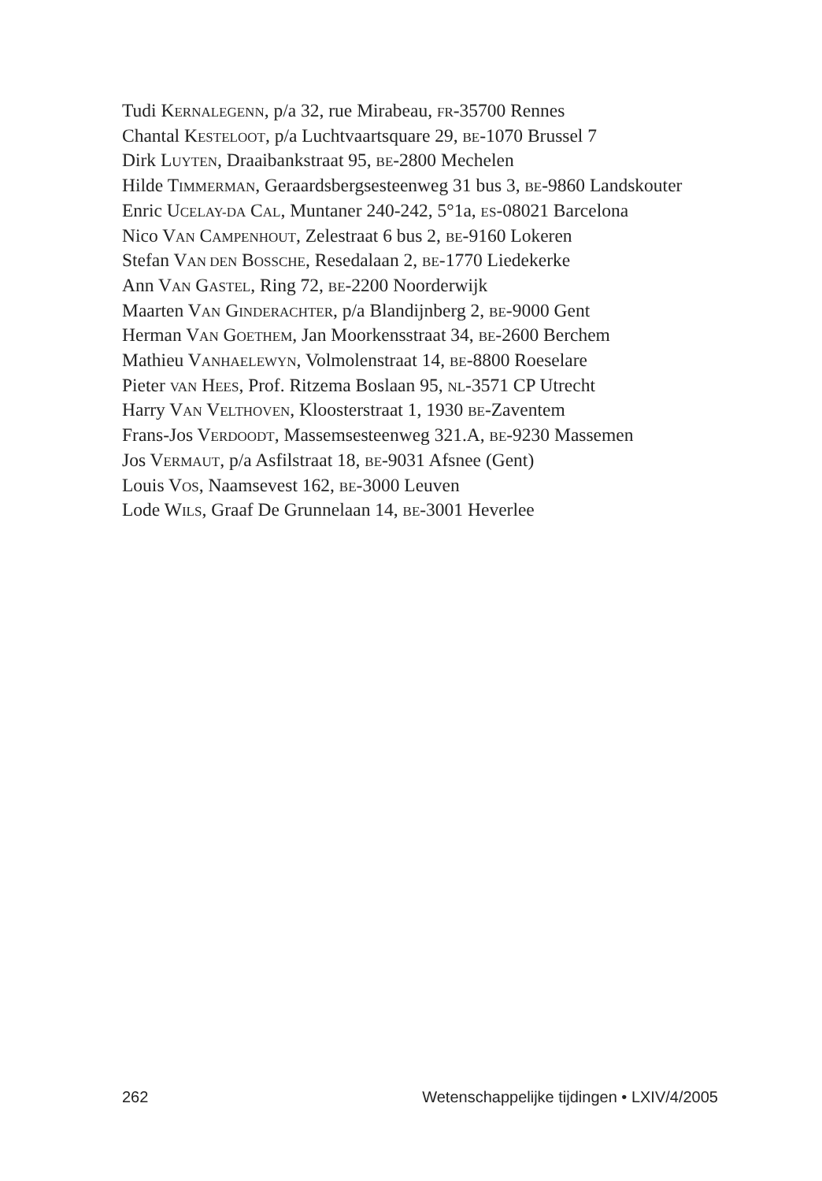Tudi KERNALEGENN, p/a 32, rue Mirabeau, FR-35700 Rennes
Chantal KESTELOOT, p/a Luchtvaartsquare 29, BE-1070 Brussel 7
Dirk LUYTEN, Draaibankstraat 95, BE-2800 Mechelen
Hilde TIMMERMAN, Geraardsbergsesteenweg 31 bus 3, BE-9860 Landskouter
Enric UCELAY-DA CAL, Muntaner 240-242, 5°1a, ES-08021 Barcelona
Nico VAN CAMPENHOUT, Zelestraat 6 bus 2, BE-9160 Lokeren
Stefan VAN DEN BOSSCHE, Resedalaan 2, BE-1770 Liedekerke
Ann VAN GASTEL, Ring 72, BE-2200 Noorderwijk
Maarten VAN GINDERACHTER, p/a Blandijnberg 2, BE-9000 Gent
Herman VAN GOETHEM, Jan Moorkensstraat 34, BE-2600 Berchem
Mathieu VANHAELEWYN, Volmolenstraat 14, BE-8800 Roeselare
Pieter VAN HEES, Prof. Ritzema Boslaan 95, NL-3571 CP Utrecht
Harry VAN VELTHOVEN, Kloosterstraat 1, 1930 BE-Zaventem
Frans-Jos VERDOODT, Massemsesteenweg 321.A, BE-9230 Massemen
Jos VERMAUT, p/a Asfilstraat 18, BE-9031 Afsnee (Gent)
Louis VOS, Naamsevest 162, BE-3000 Leuven
Lode WILS, Graaf De Grunnelaan 14, BE-3001 Heverlee
262 Wetenschappelijke tijdingen • LXIV/4/2005